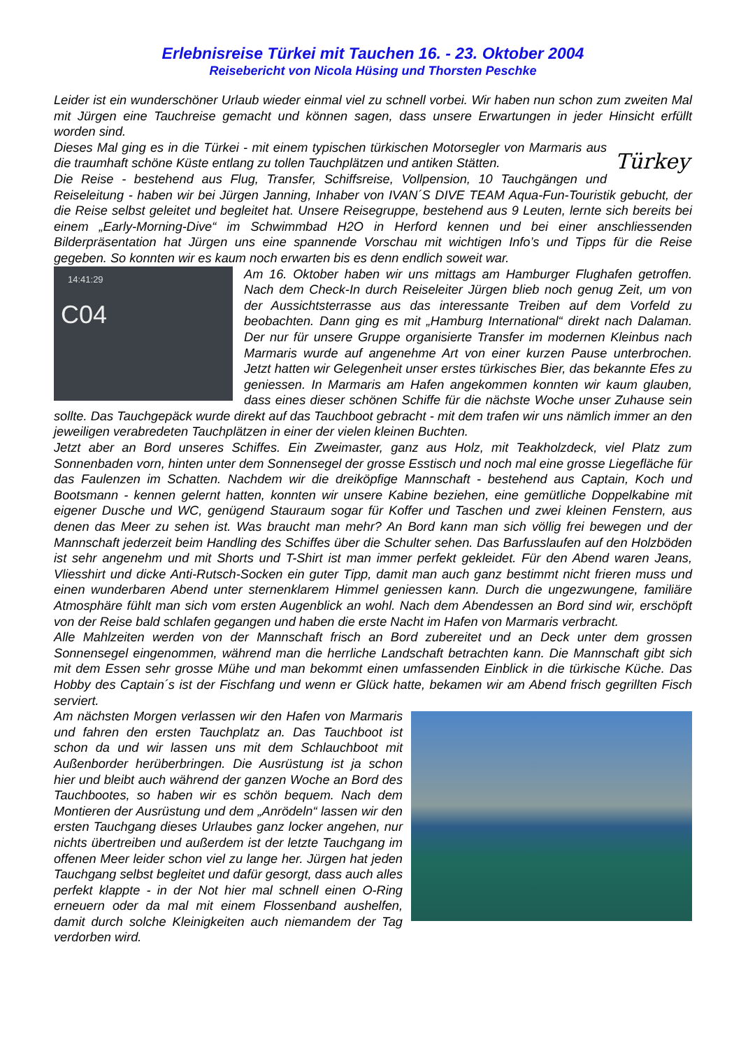Erlebnisreise Türkei mit Tauchen 16. - 23. Oktober 2004
Reisebericht von Nicola Hüsing und Thorsten Peschke
Leider ist ein wunderschöner Urlaub wieder einmal viel zu schnell vorbei. Wir haben nun schon zum zweiten Mal mit Jürgen eine Tauchreise gemacht und können sagen, dass unsere Erwartungen in jeder Hinsicht erfüllt worden sind.
Türkey
Dieses Mal ging es in die Türkei - mit einem typischen türkischen Motorsegler von Marmaris aus die traumhaft schöne Küste entlang zu tollen Tauchplätzen und antiken Stätten.
Die Reise - bestehend aus Flug, Transfer, Schiffsreise, Vollpension, 10 Tauchgängen und Reiseleitung - haben wir bei Jürgen Janning, Inhaber von IVAN´S DIVE TEAM Aqua-Fun-Touristik gebucht, der die Reise selbst geleitet und begleitet hat. Unsere Reisegruppe, bestehend aus 9 Leuten, lernte sich bereits bei einem „Early-Morning-Dive“ im Schwimmbad H2O in Herford kennen und bei einer anschliessenden Bilderpräsentation hat Jürgen uns eine spannende Vorschau mit wichtigen Info’s und Tipps für die Reise gegeben. So konnten wir es kaum noch erwarten bis es denn endlich soweit war.
14:41:29
C04
Am 16. Oktober haben wir uns mittags am Hamburger Flughafen getroffen. Nach dem Check-In durch Reiseleiter Jürgen blieb noch genug Zeit, um von der Aussichtsterrasse aus das interessante Treiben auf dem Vorfeld zu beobachten. Dann ging es mit „Hamburg International“ direkt nach Dalaman. Der nur für unsere Gruppe organisierte Transfer im modernen Kleinbus nach Marmaris wurde auf angenehme Art von einer kurzen Pause unterbrochen. Jetzt hatten wir Gelegenheit unser erstes türkisches Bier, das bekannte Efes zu geniessen. In Marmaris am Hafen angekommen konnten wir kaum glauben, dass eines dieser schönen Schiffe für die nächste Woche unser Zuhause sein sollte. Das Tauchgepäck wurde direkt auf das Tauchboot gebracht - mit dem trafen wir uns nämlich immer an den jeweiligen verabredeten Tauchplätzen in einer der vielen kleinen Buchten.
Jetzt aber an Bord unseres Schiffes. Ein Zweimaster, ganz aus Holz, mit Teakholzdeck, viel Platz zum Sonnenbaden vorn, hinten unter dem Sonnensegel der grosse Esstisch und noch mal eine grosse Liegefläche für das Faulenzen im Schatten. Nachdem wir die dreiköpfige Mannschaft - bestehend aus Captain, Koch und Bootsmann - kennen gelernt hatten, konnten wir unsere Kabine beziehen, eine gemütliche Doppelkabine mit eigener Dusche und WC, genügend Stauraum sogar für Koffer und Taschen und zwei kleinen Fenstern, aus denen das Meer zu sehen ist. Was braucht man mehr? An Bord kann man sich völlig frei bewegen und der Mannschaft jederzeit beim Handling des Schiffes über die Schulter sehen. Das Barfusslaufen auf den Holzböden ist sehr angenehm und mit Shorts und T-Shirt ist man immer perfekt gekleidet. Für den Abend waren Jeans, Vliesshirt und dicke Anti-Rutsch-Socken ein guter Tipp, damit man auch ganz bestimmt nicht frieren muss und einen wunderbaren Abend unter sternenklarem Himmel geniessen kann. Durch die ungezwungene, familiäre Atmosphäre fühlt man sich vom ersten Augenblick an wohl. Nach dem Abendessen an Bord sind wir, erschöpft von der Reise bald schlafen gegangen und haben die erste Nacht im Hafen von Marmaris verbracht.
Alle Mahlzeiten werden von der Mannschaft frisch an Bord zubereitet und an Deck unter dem grossen Sonnensegel eingenommen, während man die herrliche Landschaft betrachten kann. Die Mannschaft gibt sich mit dem Essen sehr grosse Mühe und man bekommt einen umfassenden Einblick in die türkische Küche. Das Hobby des Captain´s ist der Fischfang und wenn er Glück hatte, bekamen wir am Abend frisch gegrillten Fisch serviert.
Am nächsten Morgen verlassen wir den Hafen von Marmaris und fahren den ersten Tauchplatz an. Das Tauchboot ist schon da und wir lassen uns mit dem Schlauchboot mit Außenborder herüberbringen. Die Ausrüstung ist ja schon hier und bleibt auch während der ganzen Woche an Bord des Tauchbootes, so haben wir es schön bequem. Nach dem Montieren der Ausrüstung und dem „Anrödeln“ lassen wir den ersten Tauchgang dieses Urlaubes ganz locker angehen, nur nichts übertreiben und außerdem ist der letzte Tauchgang im offenen Meer leider schon viel zu lange her. Jürgen hat jeden Tauchgang selbst begleitet und dafür gesorgt, dass auch alles perfekt klappte - in der Not hier mal schnell einen O-Ring erneuern oder da mal mit einem Flossenband aushelfen, damit durch solche Kleinigkeiten auch niemandem der Tag verdorben wird.